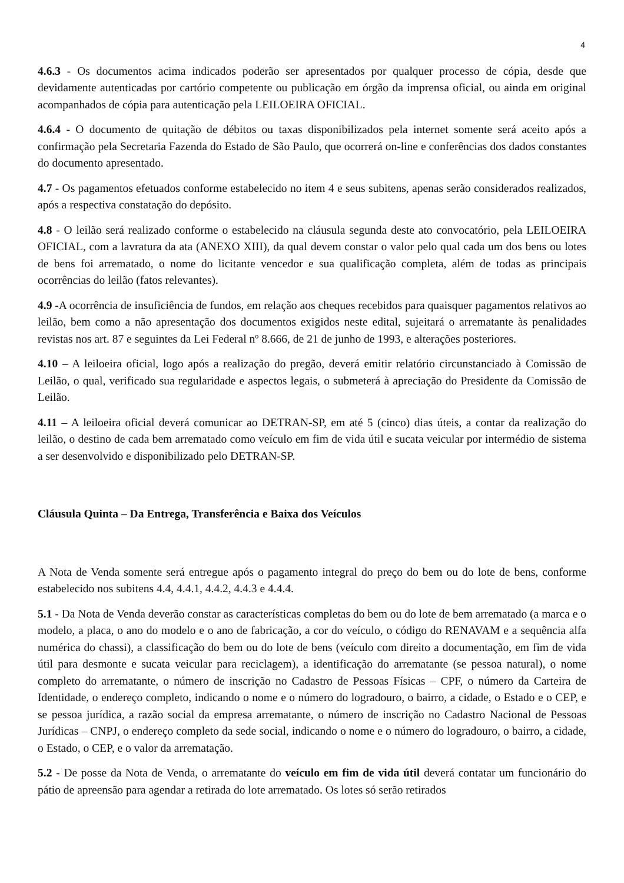4
4.6.3 - Os documentos acima indicados poderão ser apresentados por qualquer processo de cópia, desde que devidamente autenticadas por cartório competente ou publicação em órgão da imprensa oficial, ou ainda em original acompanhados de cópia para autenticação pela LEILOEIRA OFICIAL.
4.6.4 - O documento de quitação de débitos ou taxas disponibilizados pela internet somente será aceito após a confirmação pela Secretaria Fazenda do Estado de São Paulo, que ocorrerá on-line e conferências dos dados constantes do documento apresentado.
4.7 - Os pagamentos efetuados conforme estabelecido no item 4 e seus subitens, apenas serão considerados realizados, após a respectiva constatação do depósito.
4.8 - O leilão será realizado conforme o estabelecido na cláusula segunda deste ato convocatório, pela LEILOEIRA OFICIAL, com a lavratura da ata (ANEXO XIII), da qual devem constar o valor pelo qual cada um dos bens ou lotes de bens foi arrematado, o nome do licitante vencedor e sua qualificação completa, além de todas as principais ocorrências do leilão (fatos relevantes).
4.9 -A ocorrência de insuficiência de fundos, em relação aos cheques recebidos para quaisquer pagamentos relativos ao leilão, bem como a não apresentação dos documentos exigidos neste edital, sujeitará o arrematante às penalidades revistas nos art. 87 e seguintes da Lei Federal nº 8.666, de 21 de junho de 1993, e alterações posteriores.
4.10 – A leiloeira oficial, logo após a realização do pregão, deverá emitir relatório circunstanciado à Comissão de Leilão, o qual, verificado sua regularidade e aspectos legais, o submeterá à apreciação do Presidente da Comissão de Leilão.
4.11 – A leiloeira oficial deverá comunicar ao DETRAN-SP, em até 5 (cinco) dias úteis, a contar da realização do leilão, o destino de cada bem arrematado como veículo em fim de vida útil e sucata veicular por intermédio de sistema a ser desenvolvido e disponibilizado pelo DETRAN-SP.
Cláusula Quinta – Da Entrega, Transferência e Baixa dos Veículos
A Nota de Venda somente será entregue após o pagamento integral do preço do bem ou do lote de bens, conforme estabelecido nos subitens 4.4, 4.4.1, 4.4.2, 4.4.3 e 4.4.4.
5.1 - Da Nota de Venda deverão constar as características completas do bem ou do lote de bem arrematado (a marca e o modelo, a placa, o ano do modelo e o ano de fabricação, a cor do veículo, o código do RENAVAM e a sequência alfa numérica do chassi), a classificação do bem ou do lote de bens (veículo com direito a documentação, em fim de vida útil para desmonte e sucata veicular para reciclagem), a identificação do arrematante (se pessoa natural), o nome completo do arrematante, o número de inscrição no Cadastro de Pessoas Físicas – CPF, o número da Carteira de Identidade, o endereço completo, indicando o nome e o número do logradouro, o bairro, a cidade, o Estado e o CEP, e se pessoa jurídica, a razão social da empresa arrematante, o número de inscrição no Cadastro Nacional de Pessoas Jurídicas – CNPJ, o endereço completo da sede social, indicando o nome e o número do logradouro, o bairro, a cidade, o Estado, o CEP, e o valor da arrematação.
5.2 - De posse da Nota de Venda, o arrematante do veículo em fim de vida útil deverá contatar um funcionário do pátio de apreensão para agendar a retirada do lote arrematado. Os lotes só serão retirados